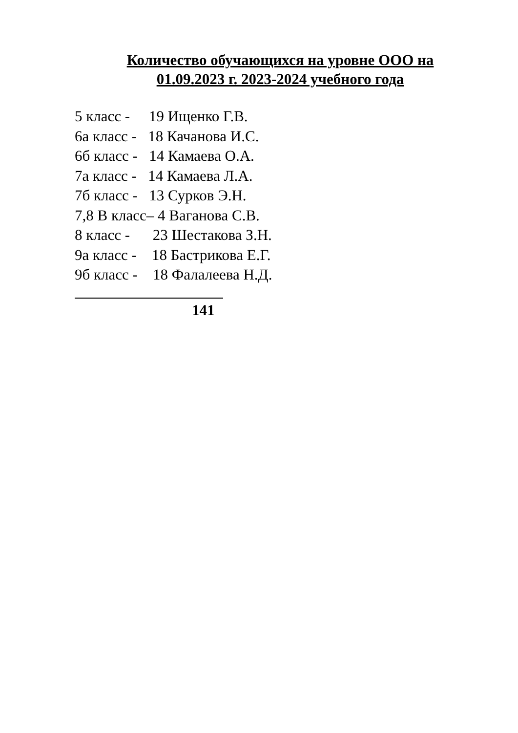Количество обучающихся на уровне ООО на 01.09.2023 г. 2023-2024 учебного года
5 класс - 19 Ищенко Г.В.
6а класс - 18 Качанова И.С.
6б класс - 14 Камаева О.А.
7а класс - 14 Камаева Л.А.
7б класс - 13 Сурков Э.Н.
7,8 В класс– 4 Ваганова С.В.
8 класс - 23 Шестакова З.Н.
9а класс - 18 Бастрикова Е.Г.
9б класс - 18 Фалалеева Н.Д.
141